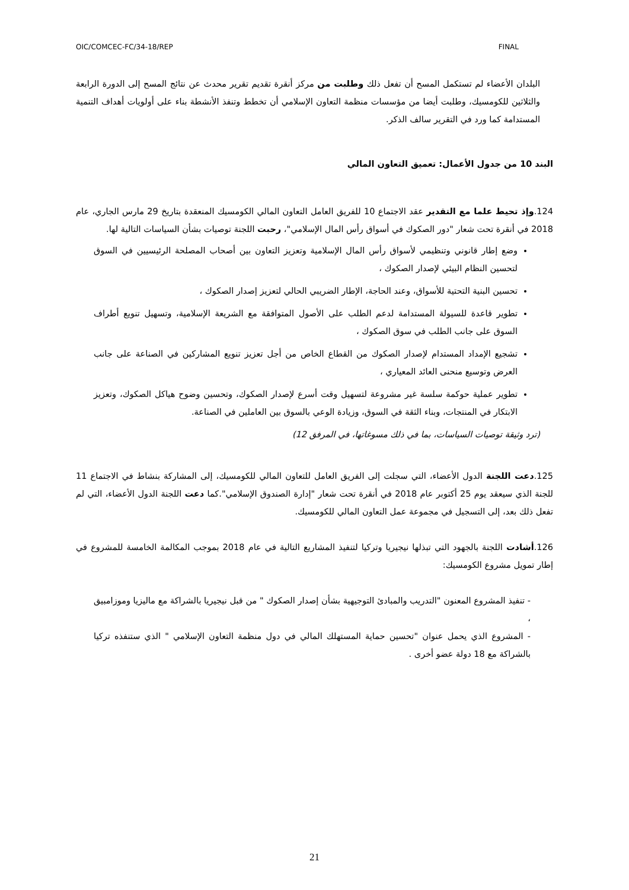OIC/COMCEC-FC/34-18/REP FINAL
البلدان الأعضاء لم تستكمل المسح أن تفعل ذلك وطلبت من مركز أنقرة تقديم تقرير محدث عن نتائج المسح إلى الدورة الرابعة والثلاثين للكومسيك، وطلبت أيضا من مؤسسات منظمة التعاون الإسلامي أن تخطط وتنفذ الأنشطة بناء على أولويات أهداف التنمية المستدامة كما ورد في التقرير سالف الذكر.
البند 10 من جدول الأعمال: تعميق التعاون المالي
124.وإذ تحيط علما مع التقدير عقد الاجتماع 10 للفريق العامل التعاون المالي الكومسيك المنعقدة بتاريخ 29 مارس الجاري، عام 2018 في أنقرة تحت شعار "دور الصكوك في أسواق رأس المال الإسلامي"، رحبت اللجنة توصيات بشأن السياسات التالية لها.
وضع إطار قانوني وتنظيمي لأسواق رأس المال الإسلامية وتعزيز التعاون بين أصحاب المصلحة الرئيسيين في السوق لتحسين النظام البيئي لإصدار الصكوك ،
تحسين البنية التحتية للأسواق، وعند الحاجة، الإطار الضريبي الحالي لتعزيز إصدار الصكوك ،
تطوير قاعدة للسيولة المستدامة لدعم الطلب على الأصول المتوافقة مع الشريعة الإسلامية، وتسهيل تنويع أطراف السوق على جانب الطلب في سوق الصكوك ،
تشجيع الإمداد المستدام لإصدار الصكوك من القطاع الخاص من أجل تعزيز تنويع المشاركين في الصناعة على جانب العرض وتوسيع منحنى العائد المعياري ،
تطوير عملية حوكمة سلسة غير مشروعة لتسهيل وقت أسرع لإصدار الصكوك، وتحسين وضوح هياكل الصكوك، وتعزيز الابتكار في المنتجات، وبناء الثقة في السوق، وزيادة الوعي بالسوق بين العاملين في الصناعة.
(ترد وثيقة توصيات السياسات، بما في ذلك مسوغاتها، في المرفق 12)
125.دعت اللجنة الدول الأعضاء، التي سجلت إلى الفريق العامل للتعاون المالي للكومسيك، إلى المشاركة بنشاط في الاجتماع 11 للجنة الذي سيعقد يوم 25 أكتوبر عام 2018 في أنقرة تحت شعار "إدارة الصندوق الإسلامي".كما دعت اللجنة الدول الأعضاء، التي لم تفعل ذلك بعد، إلى التسجيل في مجموعة عمل التعاون المالي للكومسيك.
126.أشادت اللجنة بالجهود التي تبذلها نيجيريا وتركيا لتنفيذ المشاريع التالية في عام 2018 بموجب المكالمة الخامسة للمشروع في إطار تمويل مشروع الكومسيك:
- تنفيذ المشروع المعنون "التدريب والمبادئ التوجيهية بشأن إصدار الصكوك " من قبل نيجيريا بالشراكة مع ماليزيا وموزامبيق ،
- المشروع الذي يحمل عنوان "تحسين حماية المستهلك المالي في دول منظمة التعاون الإسلامي " الذي ستنفذه تركيا بالشراكة مع 18 دولة عضو أخرى .
21